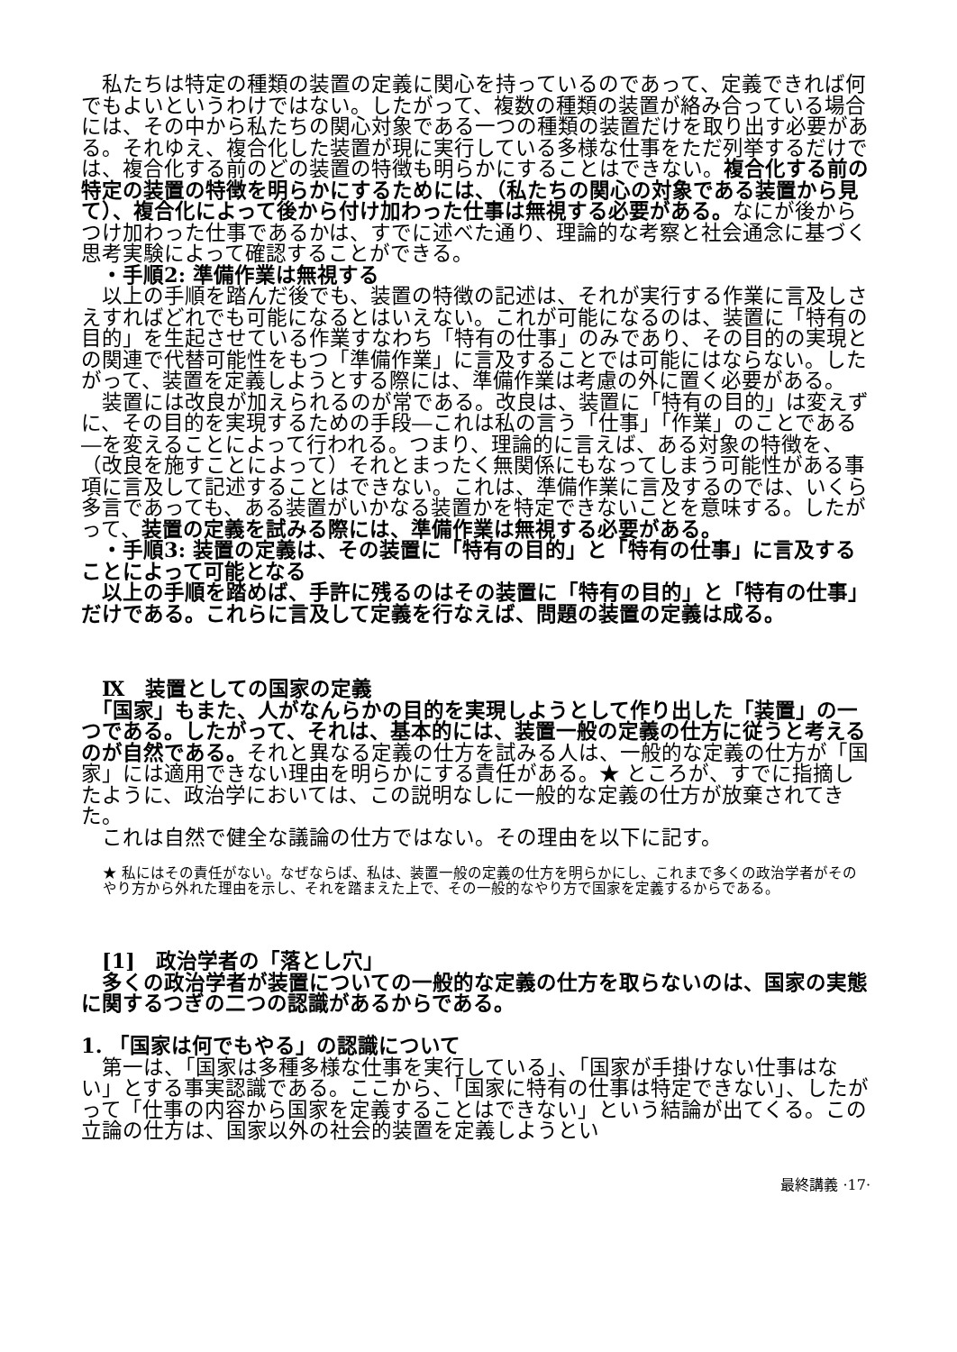私たちは特定の種類の装置の定義に関心を持っているのであって、定義できれば何でもよいというわけではない。したがって、複数の種類の装置が絡み合っている場合には、その中から私たちの関心対象である一つの種類の装置だけを取り出す必要がある。それゆえ、複合化した装置が現に実行している多様な仕事をただ列挙するだけでは、複合化する前のどの装置の特徴も明らかにすることはできない。複合化する前の特定の装置の特徴を明らかにするためには、（私たちの関心の対象である装置から見て）、複合化によって後から付け加わった仕事は無視する必要がある。なにが後からつけ加わった仕事であるかは、すでに述べた通り、理論的な考察と社会通念に基づく思考実験によって確認することができる。
　・手順2: 準備作業は無視する
　以上の手順を踏んだ後でも、装置の特徴の記述は、それが実行する作業に言及しさえすればどれでも可能になるとはいえない。これが可能になるのは、装置に「特有の目的」を生起させている作業すなわち「特有の仕事」のみであり、その目的の実現との関連で代替可能性をもつ「準備作業」に言及することでは可能にはならない。したがって、装置を定義しようとする際には、準備作業は考慮の外に置く必要がある。
　装置には改良が加えられるのが常である。改良は、装置に「特有の目的」は変えずに、その目的を実現するための手段―これは私の言う「仕事」「作業」のことである―を変えることによって行われる。つまり、理論的に言えば、ある対象の特徴を、（改良を施すことによって）それとまったく無関係にもなってしまう可能性がある事項に言及して記述することはできない。これは、準備作業に言及するのでは、いくら多言であっても、ある装置がいかなる装置かを特定できないことを意味する。したがって、装置の定義を試みる際には、準備作業は無視する必要がある。
　・手順3: 装置の定義は、その装置に「特有の目的」と「特有の仕事」に言及することによって可能となる
　以上の手順を踏めば、手許に残るのはその装置に「特有の目的」と「特有の仕事」だけである。これらに言及して定義を行なえば、問題の装置の定義は成る。
　Ⅸ　装置としての国家の定義
　「国家」もまた、人がなんらかの目的を実現しようとして作り出した「装置」の一つである。したがって、それは、基本的には、装置一般の定義の仕方に従うと考えるのが自然である。それと異なる定義の仕方を試みる人は、一般的な定義の仕方が「国家」には適用できない理由を明らかにする責任がある。★ ところが、すでに指摘したように、政治学においては、この説明なしに一般的な定義の仕方が放棄されてきた。
　これは自然で健全な議論の仕方ではない。その理由を以下に記す。
★ 私にはその責任がない。なぜならば、私は、装置一般の定義の仕方を明らかにし、これまで多くの政治学者がそのやり方から外れた理由を示し、それを踏まえた上で、その一般的なやり方で国家を定義するからである。
　[1]　政治学者の「落とし穴」
　多くの政治学者が装置についての一般的な定義の仕方を取らないのは、国家の実態に関するつぎの二つの認識があるからである。
1. 「国家は何でもやる」の認識について
　第一は、「国家は多種多様な仕事を実行している」、「国家が手掛けない仕事はない」とする事実認識である。ここから、「国家に特有の仕事は特定できない」、したがって「仕事の内容から国家を定義することはできない」という結論が出てくる。この立論の仕方は、国家以外の社会的装置を定義しようとい
最終講義 ·17·